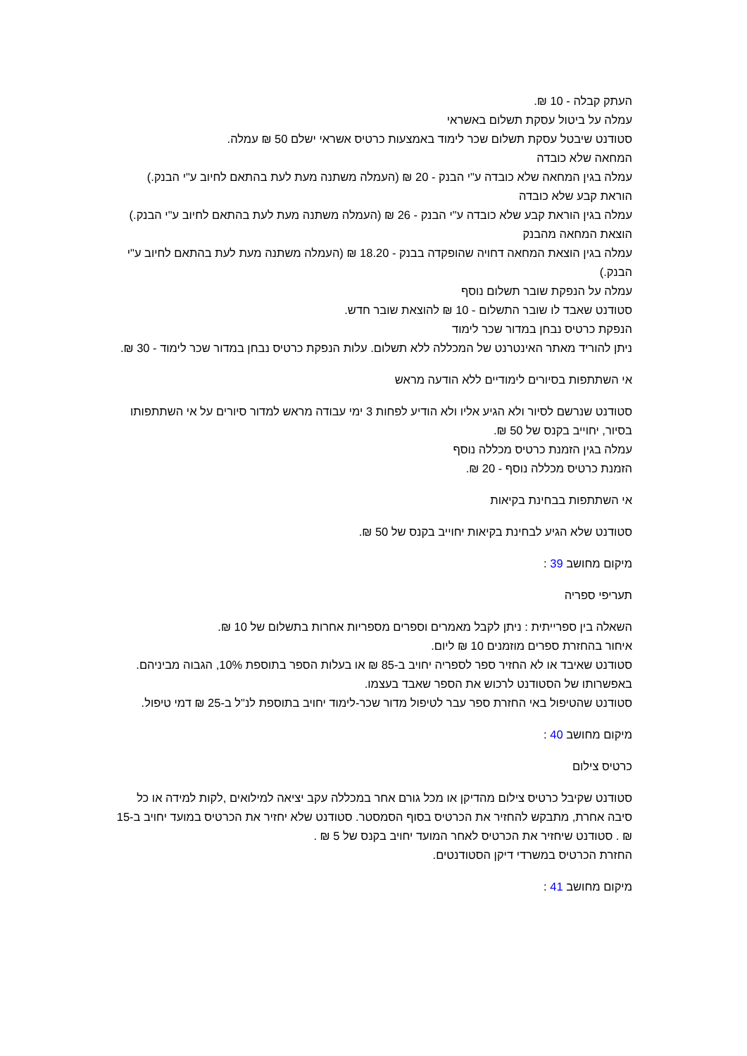העתק קבלה - 10 ₪.
עמלה על ביטול עסקת תשלום באשראי
סטודנט שיבטל עסקת תשלום שכר לימוד באמצעות כרטיס אשראי ישלם 50 ₪ עמלה.
המחאה שלא כובדה
עמלה בגין המחאה שלא כובדה ע"י הבנק - 20 ₪ (העמלה משתנה מעת לעת בהתאם לחיוב ע"י הבנק.)
הוראת קבע שלא כובדה
עמלה בגין הוראת קבע שלא כובדה ע"י הבנק - 26 ₪ (העמלה משתנה מעת לעת בהתאם לחיוב ע"י הבנק.)
הוצאת המחאה מהבנק
עמלה בגין הוצאת המחאה דחויה שהופקדה בבנק - 18.20 ₪ (העמלה משתנה מעת לעת בהתאם לחיוב ע"י הבנק.)
עמלה על הנפקת שובר תשלום נוסף
סטודנט שאבד לו שובר התשלום - 10 ₪ להוצאת שובר חדש.
הנפקת כרטיס נבחן במדור שכר לימוד
ניתן להוריד מאתר האינטרנט של המכללה ללא תשלום. עלות הנפקת כרטיס נבחן במדור שכר לימוד - 30 ₪.
אי השתתפות בסיורים לימודיים ללא הודעה מראש
סטודנט שנרשם לסיור ולא הגיע אליו ולא הודיע לפחות 3 ימי עבודה מראש למדור סיורים על אי השתתפותו בסיור, יחוייב בקנס של 50 ₪.
עמלה בגין הזמנת כרטיס מכללה נוסף
הזמנת כרטיס מכללה נוסף - 20 ₪.
אי השתתפות בבחינת בקיאות
סטודנט שלא הגיע לבחינת בקיאות יחוייב בקנס של 50 ₪.
מיקום מחושב 39 :
תעריפי ספריה
השאלה בין ספרייתית : ניתן לקבל מאמרים וספרים מספריות אחרות בתשלום של 10 ₪.
איחור בהחזרת ספרים מוזמנים 10 ₪ ליום.
סטודנט שאיבד או לא החזיר ספר לספריה יחויב ב-85 ₪ או בעלות הספר בתוספת 10%, הגבוה מביניהם. באפשרותו של הסטודנט לרכוש את הספר שאבד בעצמו.
סטודנט שהטיפול באי החזרת ספר עבר לטיפול מדור שכר-לימוד יחויב בתוספת לנ"ל ב-25 ₪ דמי טיפול.
מיקום מחושב 40 :
כרטיס צילום
סטודנט שקיבל כרטיס צילום מהדיקן או מכל גורם אחר במכללה עקב יציאה למילואים ,לקות למידה או כל סיבה אחרת, מתבקש להחזיר את הכרטיס בסוף הסמסטר. סטודנט שלא יחזיר את הכרטיס במועד יחויב ב-15 ₪ . סטודנט שיחזיר את הכרטיס לאחר המועד יחויב בקנס של 5 ₪ .
החזרת הכרטיס במשרדי דיקן הסטודנטים.
מיקום מחושב 41 :